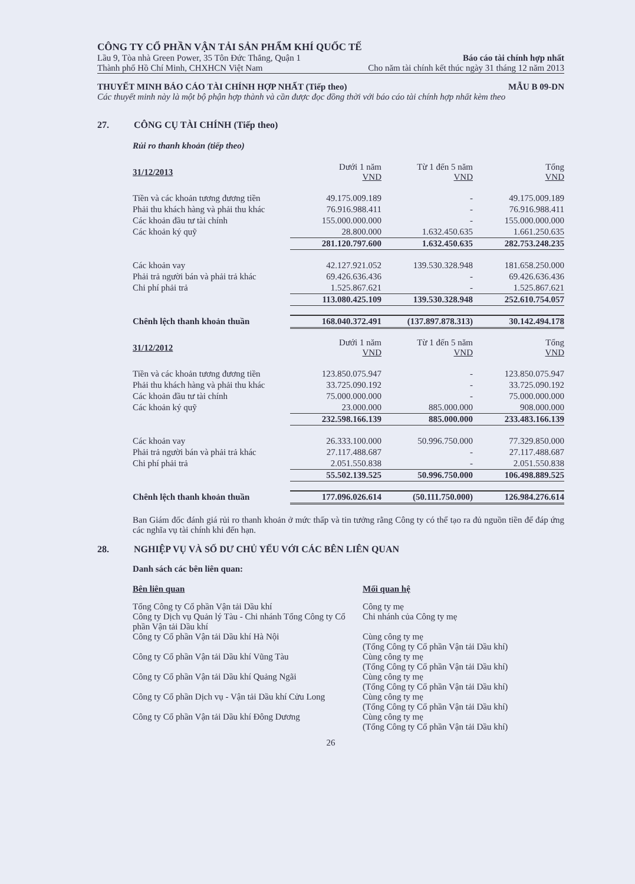CÔNG TY CỔ PHẦN VẬN TẢI SẢN PHẨM KHÍ QUỐC TẾ
Lầu 9, Tòa nhà Green Power, 35 Tôn Đức Thắng, Quận 1 Báo cáo tài chính hợp nhất
Thành phố Hồ Chí Minh, CHXHCN Việt Nam Cho năm tài chính kết thúc ngày 31 tháng 12 năm 2013
THUYẾT MINH BÁO CÁO TÀI CHÍNH HỢP NHẤT (Tiếp theo) MẪU B 09-DN
Các thuyết minh này là một bộ phận hợp thành và cần được đọc đồng thời với báo cáo tài chính hợp nhất kèm theo
27. CÔNG CỤ TÀI CHÍNH (Tiếp theo)
Rủi ro thanh khoản (tiếp theo)
| 31/12/2013 | Dưới 1 năm VND | Từ 1 đến 5 năm VND | Tổng VND |
| --- | --- | --- | --- |
| Tiền và các khoản tương đương tiền | 49.175.009.189 | - | 49.175.009.189 |
| Phải thu khách hàng và phải thu khác | 76.916.988.411 | - | 76.916.988.411 |
| Các khoản đầu tư tài chính | 155.000.000.000 | - | 155.000.000.000 |
| Các khoản ký quỹ | 28.800.000 | 1.632.450.635 | 1.661.250.635 |
| | 281.120.797.600 | 1.632.450.635 | 282.753.248.235 |
| Các khoản vay | 42.127.921.052 | 139.530.328.948 | 181.658.250.000 |
| Phải trả người bán và phải trả khác | 69.426.636.436 | - | 69.426.636.436 |
| Chi phí phải trả | 1.525.867.621 | - | 1.525.867.621 |
| | 113.080.425.109 | 139.530.328.948 | 252.610.754.057 |
| Chênh lệch thanh khoản thuần | 168.040.372.491 | (137.897.878.313) | 30.142.494.178 |
| 31/12/2012 | Dưới 1 năm VND | Từ 1 đến 5 năm VND | Tổng VND |
| Tiền và các khoản tương đương tiền | 123.850.075.947 | - | 123.850.075.947 |
| Phải thu khách hàng và phải thu khác | 33.725.090.192 | - | 33.725.090.192 |
| Các khoản đầu tư tài chính | 75.000.000.000 | - | 75.000.000.000 |
| Các khoản ký quỹ | 23.000.000 | 885.000.000 | 908.000.000 |
| | 232.598.166.139 | 885.000.000 | 233.483.166.139 |
| Các khoản vay | 26.333.100.000 | 50.996.750.000 | 77.329.850.000 |
| Phải trả người bán và phải trả khác | 27.117.488.687 | - | 27.117.488.687 |
| Chi phí phải trả | 2.051.550.838 | - | 2.051.550.838 |
| | 55.502.139.525 | 50.996.750.000 | 106.498.889.525 |
| Chênh lệch thanh khoản thuần | 177.096.026.614 | (50.111.750.000) | 126.984.276.614 |
Ban Giám đốc đánh giá rủi ro thanh khoản ở mức thấp và tin tưởng rằng Công ty có thể tạo ra đủ nguồn tiền để đáp ứng các nghĩa vụ tài chính khi đến hạn.
28. NGHIỆP VỤ VÀ SỐ DƯ CHỦ YẾU VỚI CÁC BÊN LIÊN QUAN
Danh sách các bên liên quan:
| Bên liên quan | Mối quan hệ |
| --- | --- |
| Tổng Công ty Cổ phần Vận tải Dầu khí | Công ty mẹ |
| Công ty Dịch vụ Quản lý Tàu - Chi nhánh Tổng Công ty Cổ phần Vận tải Dầu khí | Chi nhánh của Công ty mẹ |
| Công ty Cổ phần Vận tải Dầu khí Hà Nội | Cùng công ty mẹ (Tổng Công ty Cổ phần Vận tải Dầu khí) |
| Công ty Cổ phần Vận tải Dầu khí Vũng Tàu | Cùng công ty mẹ (Tổng Công ty Cổ phần Vận tải Dầu khí) |
| Công ty Cổ phần Vận tải Dầu khí Quảng Ngãi | Cùng công ty mẹ (Tổng Công ty Cổ phần Vận tải Dầu khí) |
| Công ty Cổ phần Dịch vụ - Vận tải Dầu khí Cửu Long | Cùng công ty mẹ (Tổng Công ty Cổ phần Vận tải Dầu khí) |
| Công ty Cổ phần Vận tải Dầu khí Đông Dương | Cùng công ty mẹ (Tổng Công ty Cổ phần Vận tải Dầu khí) |
26